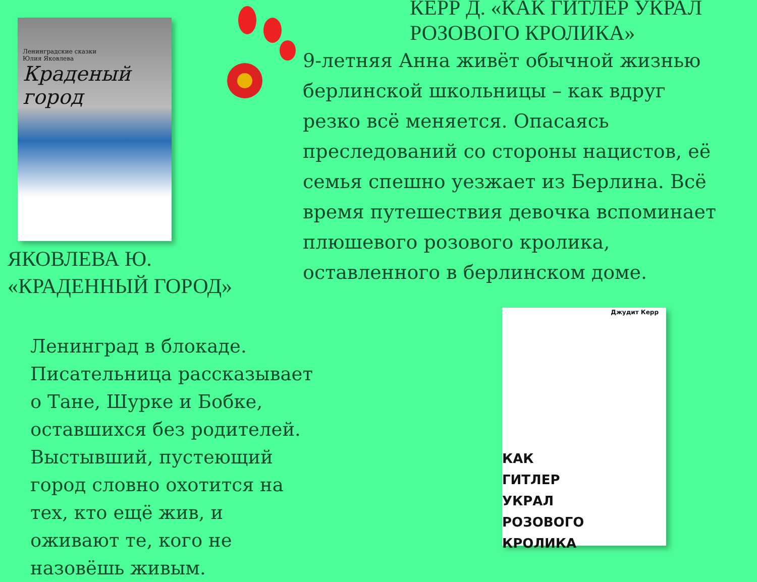Ленинградские сказки
Юлия Яковлева
Краденый город
ЯКОВЛЕВА Ю.
«КРАДЕННЫЙ ГОРОД»
Ленинград в блокаде. Писательница рассказывает о Тане, Шурке и Бобке, оставшихся без родителей. Выстывший, пустеющий город словно охотится на тех, кто ещё жив, и оживают те, кого не назовёшь живым.
КЕРР Д. «КАК ГИТЛЕР УКРАЛ РОЗОВОГО КРОЛИКА»
9-летняя Анна живёт обычной жизнью берлинской школьницы – как вдруг резко всё меняется. Опасаясь преследований со стороны нацистов, её семья спешно уезжает из Берлина. Всё время путешествия девочка вспоминает плюшевого розового кролика, оставленного в берлинском доме.
Джудит Керр
КАК
ГИТЛЕР
УКРАЛ
РОЗОВОГО
КРОЛИКА